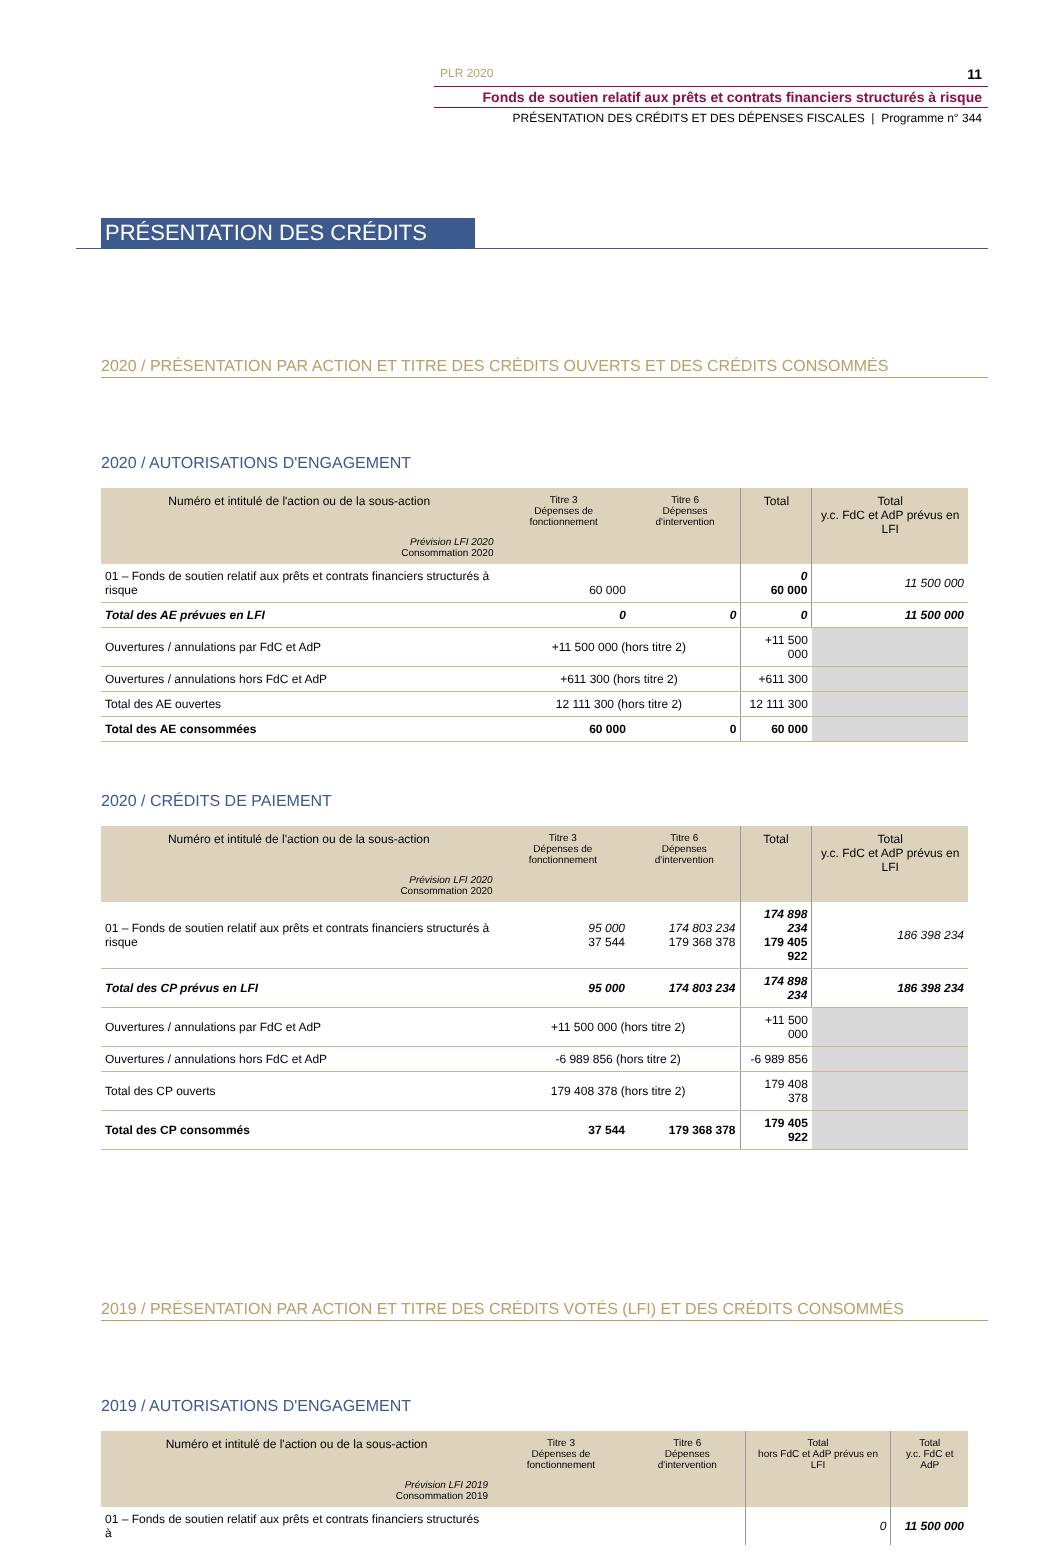PLR 2020 11
Fonds de soutien relatif aux prêts et contrats financiers structurés à risque
PRÉSENTATION DES CRÉDITS ET DES DÉPENSES FISCALES | Programme n° 344
PRÉSENTATION DES CRÉDITS
2020 / PRÉSENTATION PAR ACTION ET TITRE DES CRÉDITS OUVERTS ET DES CRÉDITS CONSOMMÉS
2020 / AUTORISATIONS D'ENGAGEMENT
| Numéro et intitulé de l'action ou de la sous-action Prévision LFI 2020 Consommation 2020 | Titre 3 Dépenses de fonctionnement | Titre 6 Dépenses d'intervention | Total | Total y.c. FdC et AdP prévus en LFI |
| --- | --- | --- | --- | --- |
| 01 – Fonds de soutien relatif aux prêts et contrats financiers structurés à risque | 60 000 | | 0 60 000 | 11 500 000 |
| Total des AE prévues en LFI | 0 | 0 | 0 | 11 500 000 |
| Ouvertures / annulations par FdC et AdP | +11 500 000 (hors titre 2) | | +11 500 000 | |
| Ouvertures / annulations hors FdC et AdP | +611 300 (hors titre 2) | | +611 300 | |
| Total des AE ouvertes | 12 111 300 (hors titre 2) | | 12 111 300 | |
| Total des AE consommées | 60 000 | 0 | 60 000 | |
2020 / CRÉDITS DE PAIEMENT
| Numéro et intitulé de l'action ou de la sous-action Prévision LFI 2020 Consommation 2020 | Titre 3 Dépenses de fonctionnement | Titre 6 Dépenses d'intervention | Total | Total y.c. FdC et AdP prévus en LFI |
| --- | --- | --- | --- | --- |
| 01 – Fonds de soutien relatif aux prêts et contrats financiers structurés à risque | 95 000 37 544 | 174 803 234 179 368 378 | 174 898 234 179 405 922 | 186 398 234 |
| Total des CP prévus en LFI | 95 000 | 174 803 234 | 174 898 234 | 186 398 234 |
| Ouvertures / annulations par FdC et AdP | +11 500 000 (hors titre 2) | | +11 500 000 | |
| Ouvertures / annulations hors FdC et AdP | -6 989 856 (hors titre 2) | | -6 989 856 | |
| Total des CP ouverts | 179 408 378 (hors titre 2) | | 179 408 378 | |
| Total des CP consommés | 37 544 | 179 368 378 | 179 405 922 | |
2019 / PRÉSENTATION PAR ACTION ET TITRE DES CRÉDITS VOTÉS (LFI) ET DES CRÉDITS CONSOMMÉS
2019 / AUTORISATIONS D'ENGAGEMENT
| Numéro et intitulé de l'action ou de la sous-action Prévision LFI 2019 Consommation 2019 | Titre 3 Dépenses de fonctionnement | Titre 6 Dépenses d'intervention | Total hors FdC et AdP prévus en LFI | Total y.c. FdC et AdP |
| --- | --- | --- | --- | --- |
| 01 – Fonds de soutien relatif aux prêts et contrats financiers structurés à | | | 0 | 11 500 000 |